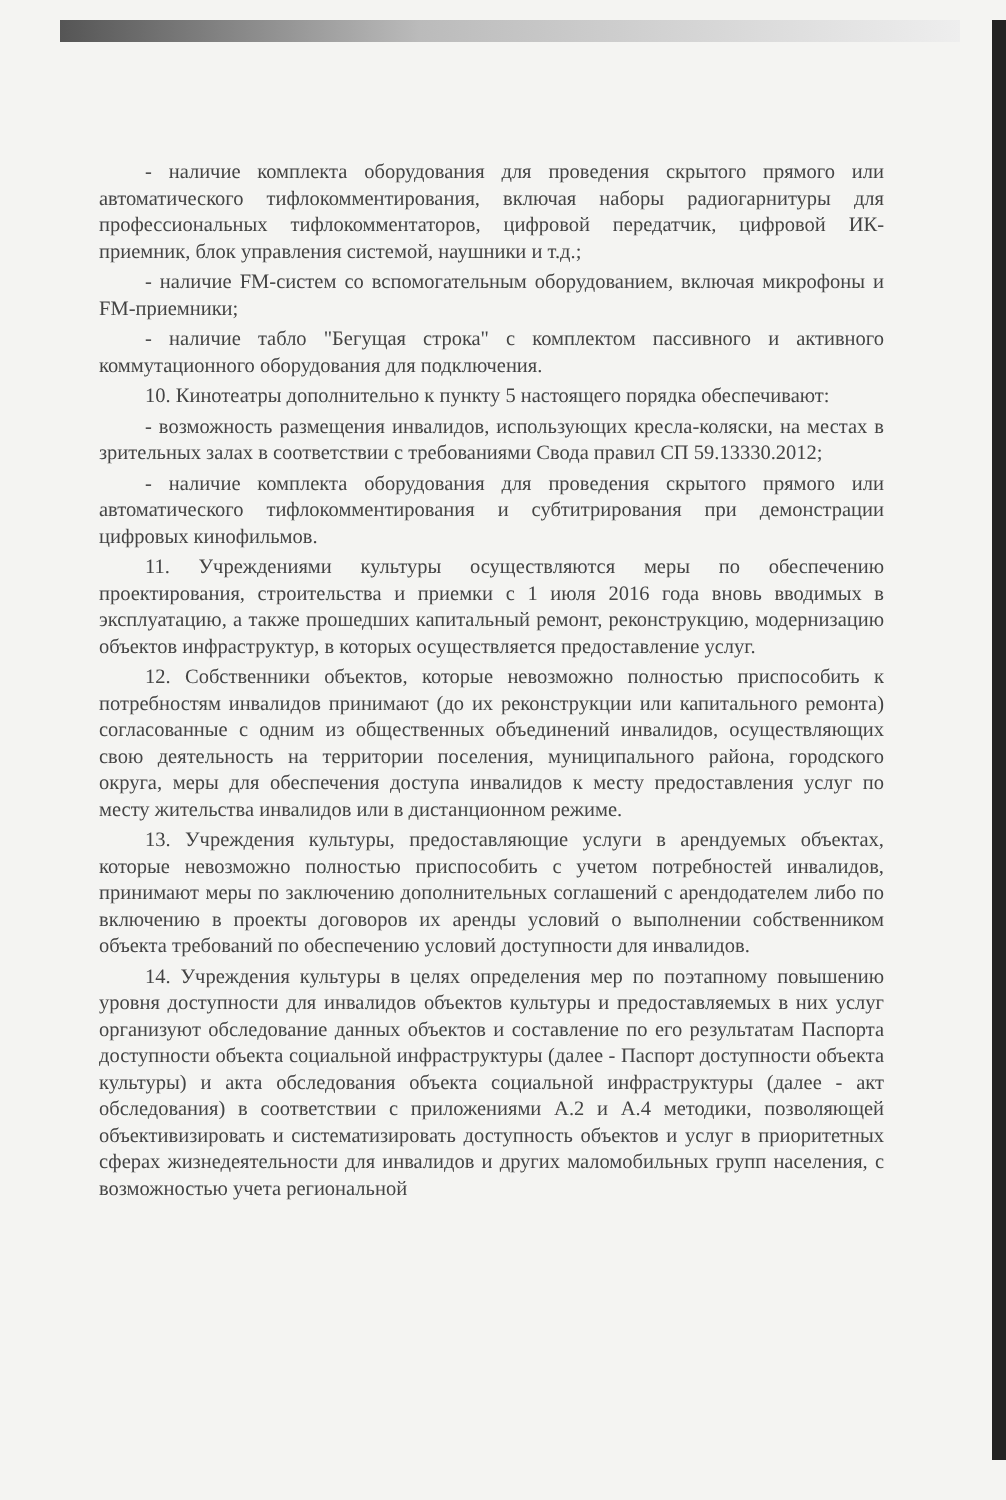- наличие комплекта оборудования для проведения скрытого прямого или автоматического тифлокомментирования, включая наборы радиогарнитуры для профессиональных тифлокомментаторов, цифровой передатчик, цифровой ИК-приемник, блок управления системой, наушники и т.д.;
- наличие FM-систем со вспомогательным оборудованием, включая микрофоны и FM-приемники;
- наличие табло "Бегущая строка" с комплектом пассивного и активного коммутационного оборудования для подключения.
10. Кинотеатры дополнительно к пункту 5 настоящего порядка обеспечивают:
- возможность размещения инвалидов, использующих кресла-коляски, на местах в зрительных залах в соответствии с требованиями Свода правил СП 59.13330.2012;
- наличие комплекта оборудования для проведения скрытого прямого или автоматического тифлокомментирования и субтитрирования при демонстрации цифровых кинофильмов.
11. Учреждениями культуры осуществляются меры по обеспечению проектирования, строительства и приемки с 1 июля 2016 года вновь вводимых в эксплуатацию, а также прошедших капитальный ремонт, реконструкцию, модернизацию объектов инфраструктур, в которых осуществляется предоставление услуг.
12. Собственники объектов, которые невозможно полностью приспособить к потребностям инвалидов принимают (до их реконструкции или капитального ремонта) согласованные с одним из общественных объединений инвалидов, осуществляющих свою деятельность на территории поселения, муниципального района, городского округа, меры для обеспечения доступа инвалидов к месту предоставления услуг по месту жительства инвалидов или в дистанционном режиме.
13. Учреждения культуры, предоставляющие услуги в арендуемых объектах, которые невозможно полностью приспособить с учетом потребностей инвалидов, принимают меры по заключению дополнительных соглашений с арендодателем либо по включению в проекты договоров их аренды условий о выполнении собственником объекта требований по обеспечению условий доступности для инвалидов.
14. Учреждения культуры в целях определения мер по поэтапному повышению уровня доступности для инвалидов объектов культуры и предоставляемых в них услуг организуют обследование данных объектов и составление по его результатам Паспорта доступности объекта социальной инфраструктуры (далее - Паспорт доступности объекта культуры) и акта обследования объекта социальной инфраструктуры (далее - акт обследования) в соответствии с приложениями А.2 и А.4 методики, позволяющей объективизировать и систематизировать доступность объектов и услуг в приоритетных сферах жизнедеятельности для инвалидов и других маломобильных групп населения, с возможностью учета региональной